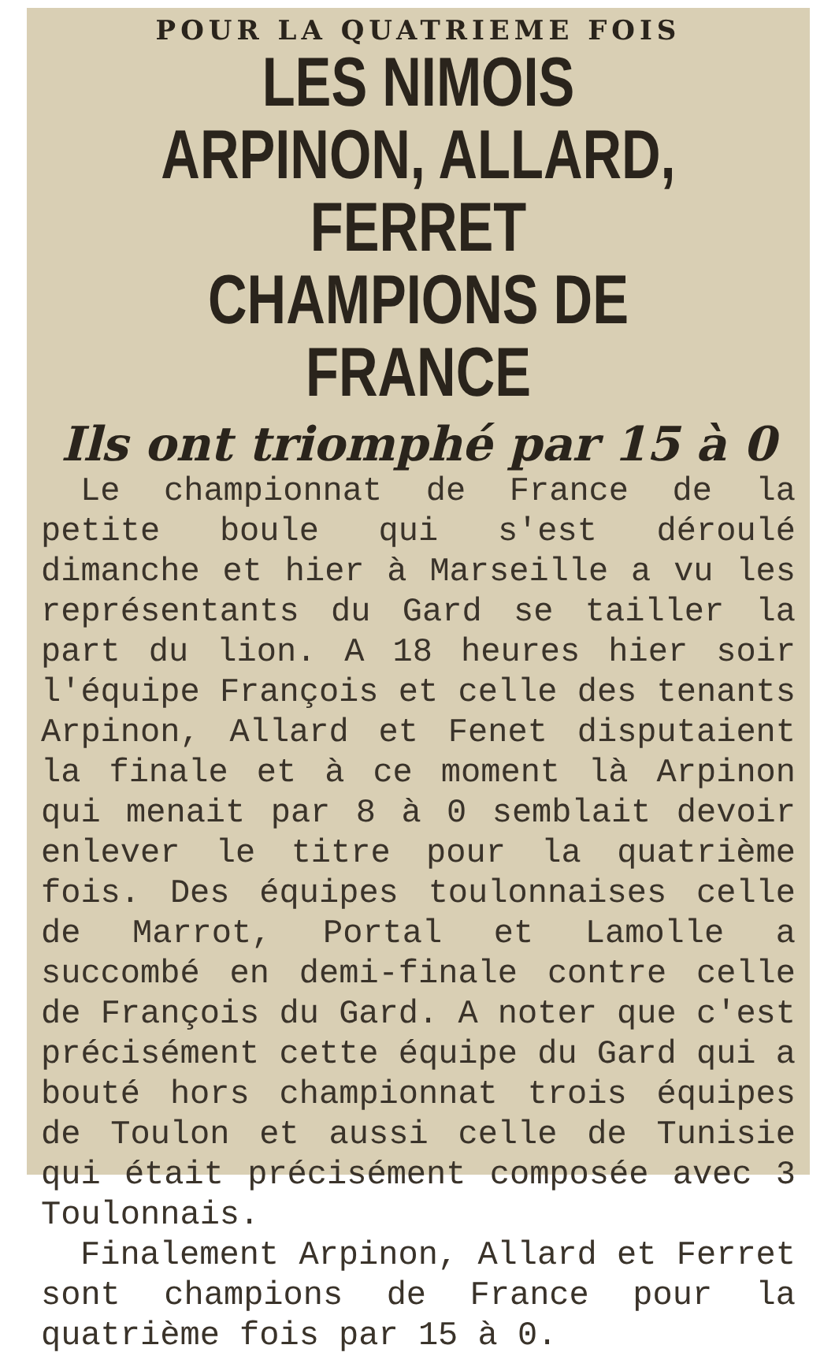POUR LA QUATRIEME FOIS
LES NIMOIS
ARPINON, ALLARD, FERRET
CHAMPIONS DE FRANCE
Ils ont triomphé par 15 à 0
Le championnat de France de la petite boule qui s'est déroulé dimanche et hier à Marseille a vu les représentants du Gard se tailler la part du lion. A 18 heures hier soir l'équipe François et celle des tenants Arpinon, Allard et Fenet disputaient la finale et à ce moment là Arpinon qui menait par 8 à 0 semblait devoir enlever le titre pour la quatrième fois. Des équipes toulonnaises celle de Marrot, Portal et Lamolle a succombé en demi-finale contre celle de François du Gard. A noter que c'est précisément cette équipe du Gard qui a bouté hors championnat trois équipes de Toulon et aussi celle de Tunisie qui était précisément composée avec 3 Toulonnais.
Finalement Arpinon, Allard et Ferret sont champions de France pour la quatrième fois par 15 à 0.